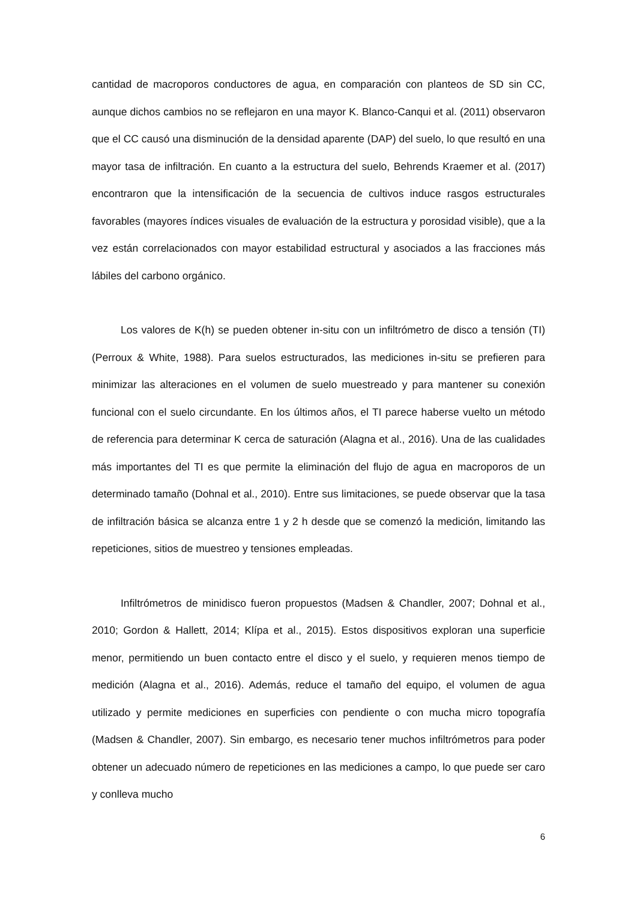cantidad de macroporos conductores de agua, en comparación con planteos de SD sin CC, aunque dichos cambios no se reflejaron en una mayor K. Blanco-Canqui et al. (2011) observaron que el CC causó una disminución de la densidad aparente (DAP) del suelo, lo que resultó en una mayor tasa de infiltración. En cuanto a la estructura del suelo, Behrends Kraemer et al. (2017) encontraron que la intensificación de la secuencia de cultivos induce rasgos estructurales favorables (mayores índices visuales de evaluación de la estructura y porosidad visible), que a la vez están correlacionados con mayor estabilidad estructural y asociados a las fracciones más lábiles del carbono orgánico.
Los valores de K(h) se pueden obtener in-situ con un infiltrómetro de disco a tensión (TI) (Perroux & White, 1988). Para suelos estructurados, las mediciones in-situ se prefieren para minimizar las alteraciones en el volumen de suelo muestreado y para mantener su conexión funcional con el suelo circundante. En los últimos años, el TI parece haberse vuelto un método de referencia para determinar K cerca de saturación (Alagna et al., 2016). Una de las cualidades más importantes del TI es que permite la eliminación del flujo de agua en macroporos de un determinado tamaño (Dohnal et al., 2010). Entre sus limitaciones, se puede observar que la tasa de infiltración básica se alcanza entre 1 y 2 h desde que se comenzó la medición, limitando las repeticiones, sitios de muestreo y tensiones empleadas.
Infiltrómetros de minidisco fueron propuestos (Madsen & Chandler, 2007; Dohnal et al., 2010; Gordon & Hallett, 2014; Klípa et al., 2015). Estos dispositivos exploran una superficie menor, permitiendo un buen contacto entre el disco y el suelo, y requieren menos tiempo de medición (Alagna et al., 2016). Además, reduce el tamaño del equipo, el volumen de agua utilizado y permite mediciones en superficies con pendiente o con mucha micro topografía (Madsen & Chandler, 2007). Sin embargo, es necesario tener muchos infiltrómetros para poder obtener un adecuado número de repeticiones en las mediciones a campo, lo que puede ser caro y conlleva mucho
6